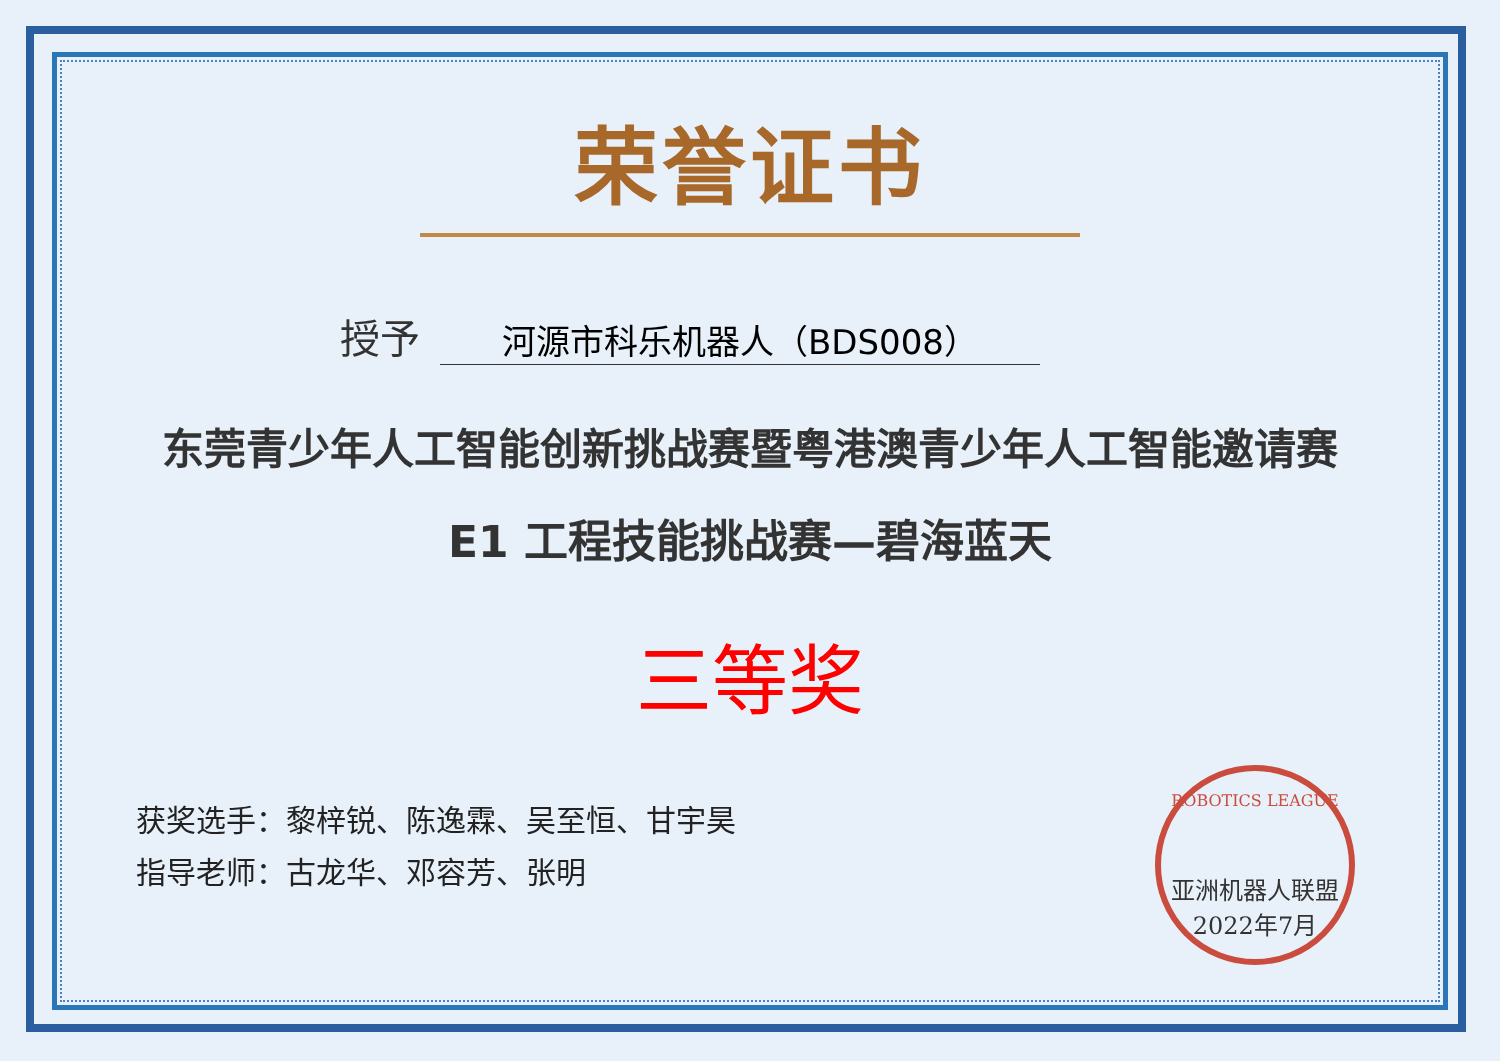荣誉证书
授予 河源市科乐机器人（BDS008）
东莞青少年人工智能创新挑战赛暨粤港澳青少年人工智能邀请赛
E1 工程技能挑战赛—碧海蓝天
三等奖
获奖选手：黎梓锐、陈逸霖、吴至恒、甘宇昊
指导老师：古龙华、邓容芳、张明
ROBOTICS LEAGUE
亚洲机器人联盟
2022年7月